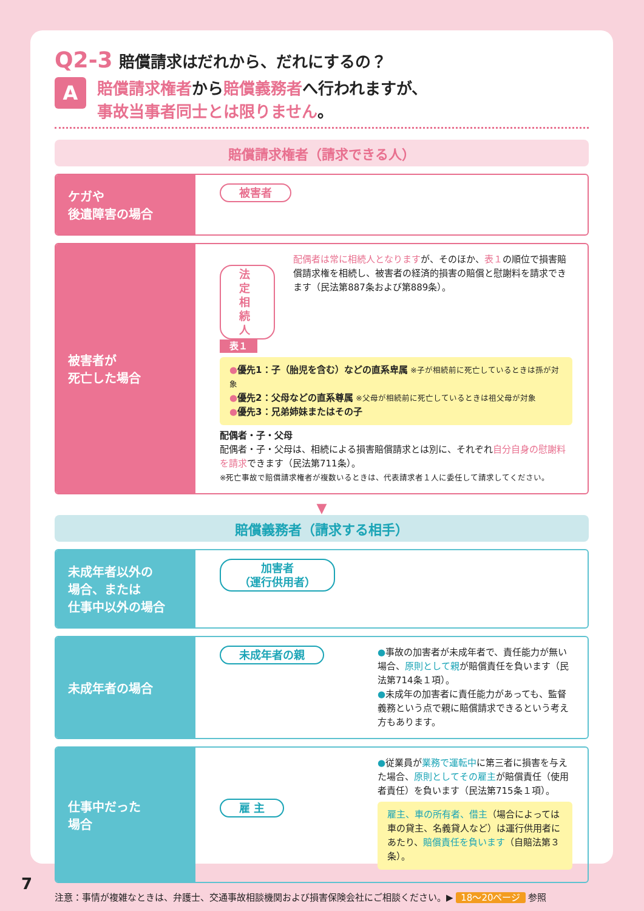Q2-3 賠償請求はだれから、だれにするの？
A
賠償請求権者から賠償義務者へ行われますが、
事故当事者同士とは限りません。
賠償請求権者（請求できる人）
ケガや
後遺障害の場合
被害者
被害者が
死亡した場合
法定相続人
配偶者は常に相続人となりますが、そのほか、表１の順位で損害賠償請求権を相続し、被害者の経済的損害の賠償と慰謝料を請求できます（民法第887条および第889条）。
表１
●優先1：子（胎児を含む）などの直系卑属 ※子が相続前に死亡しているときは孫が対象
●優先2：父母などの直系尊属 ※父母が相続前に死亡しているときは祖父母が対象
●優先3：兄弟姉妹またはその子
配偶者・子・父母
配偶者・子・父母は、相続による損害賠償請求とは別に、それぞれ自分自身の慰謝料を請求できます（民法第711条）。
※死亡事故で賠償請求権者が複数いるときは、代表請求者１人に委任して請求してください。
▼
賠償義務者（請求する相手）
未成年者以外の
場合、または
仕事中以外の場合
加害者
（運行供用者）
未成年者の場合
未成年者の親
●事故の加害者が未成年者で、責任能力が無い場合、原則として親が賠償責任を負います（民法第714条１項）。
●未成年の加害者に責任能力があっても、監督義務という点で親に賠償請求できるという考え方もあります。
仕事中だった
場合
雇 主
●従業員が業務で運転中に第三者に損害を与えた場合、原則としてその雇主が賠償責任（使用者責任）を負います（民法第715条１項）。
雇主、車の所有者、借主（場合によっては車の貸主、名義貸人など）は運行供用者にあたり、賠償責任を負います（自賠法第３条）。
注意：事情が複雑なときは、弁護士、交通事故相談機関および損害保険会社にご相談ください。▶ 18〜20ページ 参照
7